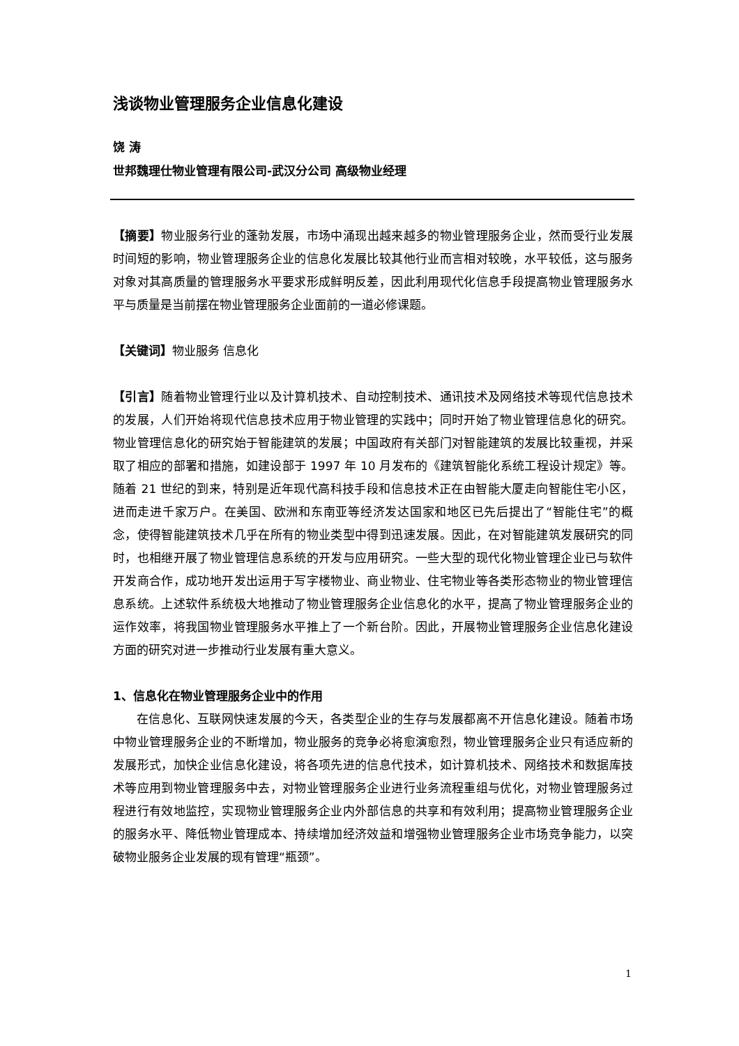浅谈物业管理服务企业信息化建设
饶 涛
世邦魏理仕物业管理有限公司-武汉分公司 高级物业经理
【摘要】物业服务行业的蓬勃发展，市场中涌现出越来越多的物业管理服务企业，然而受行业发展时间短的影响，物业管理服务企业的信息化发展比较其他行业而言相对较晚，水平较低，这与服务对象对其高质量的管理服务水平要求形成鲜明反差，因此利用现代化信息手段提高物业管理服务水平与质量是当前摆在物业管理服务企业面前的一道必修课题。
【关键词】物业服务 信息化
【引言】随着物业管理行业以及计算机技术、自动控制技术、通讯技术及网络技术等现代信息技术的发展，人们开始将现代信息技术应用于物业管理的实践中；同时开始了物业管理信息化的研究。物业管理信息化的研究始于智能建筑的发展；中国政府有关部门对智能建筑的发展比较重视，并采取了相应的部署和措施，如建设部于 1997 年 10 月发布的《建筑智能化系统工程设计规定》等。随着 21 世纪的到来，特别是近年现代高科技手段和信息技术正在由智能大厦走向智能住宅小区，进而走进千家万户。在美国、欧洲和东南亚等经济发达国家和地区已先后提出了“智能住宅”的概念，使得智能建筑技术几乎在所有的物业类型中得到迅速发展。因此，在对智能建筑发展研究的同时，也相继开展了物业管理信息系统的开发与应用研究。一些大型的现代化物业管理企业已与软件开发商合作，成功地开发出运用于写字楼物业、商业物业、住宅物业等各类形态物业的物业管理信息系统。上述软件系统极大地推动了物业管理服务企业信息化的水平，提高了物业管理服务企业的运作效率，将我国物业管理服务水平推上了一个新台阶。因此，开展物业管理服务企业信息化建设方面的研究对进一步推动行业发展有重大意义。
1、信息化在物业管理服务企业中的作用
在信息化、互联网快速发展的今天，各类型企业的生存与发展都离不开信息化建设。随着市场中物业管理服务企业的不断增加，物业服务的竞争必将愈演愈烈，物业管理服务企业只有适应新的发展形式，加快企业信息化建设，将各项先进的信息代技术，如计算机技术、网络技术和数据库技术等应用到物业管理服务中去，对物业管理服务企业进行业务流程重组与优化，对物业管理服务过程进行有效地监控，实现物业管理服务企业内外部信息的共享和有效利用；提高物业管理服务企业的服务水平、降低物业管理成本、持续增加经济效益和增强物业管理服务企业市场竞争能力，以突破物业服务企业发展的现有管理“瓶颈”。
1